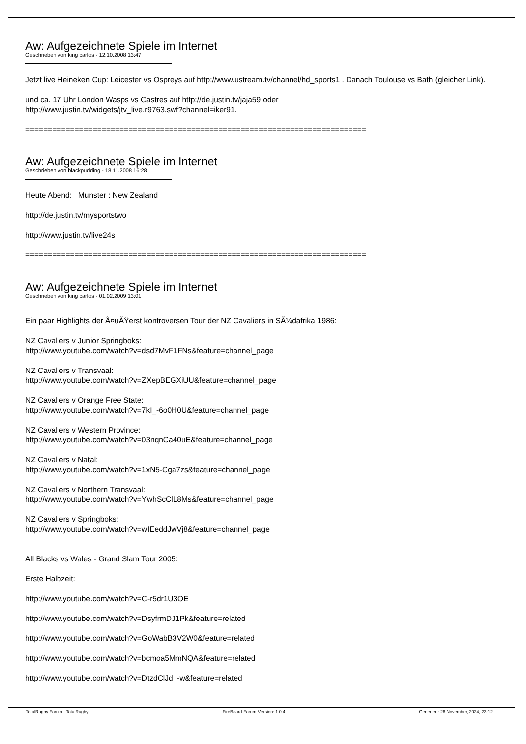Aw: Aufgezeichnete Spiele im Internet
Geschrieben von king carlos - 12.10.2008 13:47
Jetzt live Heineken Cup: Leicester vs Ospreys auf http://www.ustream.tv/channel/hd_sports1 . Danach Toulouse vs Bath (gleicher Link).
und ca. 17 Uhr London Wasps vs Castres auf http://de.justin.tv/jaja59 oder
http://www.justin.tv/widgets/jtv_live.r9763.swf?channel=iker91.
============================================================================
Aw: Aufgezeichnete Spiele im Internet
Geschrieben von blackpudding - 18.11.2008 16:28
Heute Abend: Munster : New Zealand
http://de.justin.tv/mysportstwo
http://www.justin.tv/live24s
============================================================================
Aw: Aufgezeichnete Spiele im Internet
Geschrieben von king carlos - 01.02.2009 13:01
Ein paar Highlights der Ã¤uÃŸerst kontroversen Tour der NZ Cavaliers in SÃ¼dafrika 1986:
NZ Cavaliers v Junior Springboks:
http://www.youtube.com/watch?v=dsd7MvF1FNs&feature=channel_page
NZ Cavaliers v Transvaal:
http://www.youtube.com/watch?v=ZXepBEGXiUU&feature=channel_page
NZ Cavaliers v Orange Free State:
http://www.youtube.com/watch?v=7kI_-6o0H0U&feature=channel_page
NZ Cavaliers v Western Province:
http://www.youtube.com/watch?v=03nqnCa40uE&feature=channel_page
NZ Cavaliers v Natal:
http://www.youtube.com/watch?v=1xN5-Cga7zs&feature=channel_page
NZ Cavaliers v Northern Transvaal:
http://www.youtube.com/watch?v=YwhScClL8Ms&feature=channel_page
NZ Cavaliers v Springboks:
http://www.youtube.com/watch?v=wIEeddJwVj8&feature=channel_page
All Blacks vs Wales - Grand Slam Tour 2005:
Erste Halbzeit:
http://www.youtube.com/watch?v=C-r5dr1U3OE
http://www.youtube.com/watch?v=DsyfrmDJ1Pk&feature=related
http://www.youtube.com/watch?v=GoWabB3V2W0&feature=related
http://www.youtube.com/watch?v=bcmoa5MmNQA&feature=related
http://www.youtube.com/watch?v=DtzdClJd_-w&feature=related
TotalRugby Forum - TotalRugby FireBoard-Forum-Version: 1.0.4 Generiert: 26 November, 2024, 23:12